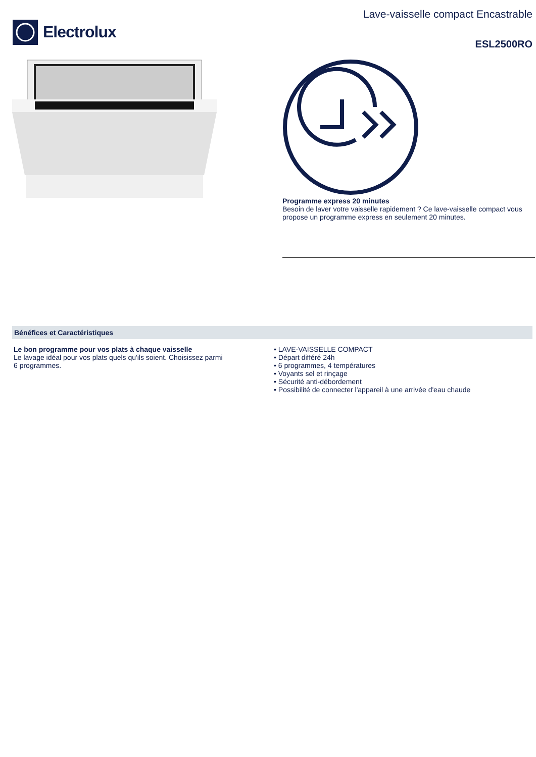Electrolux
Lave-vaisselle compact Encastrable
ESL2500RO
Programme express 20 minutes
Besoin de laver votre vaisselle rapidement ? Ce lave-vaisselle compact vous propose un programme express en seulement 20 minutes.
Bénéfices et Caractéristiques
Le bon programme pour vos plats à chaque vaisselle
Le lavage idéal pour vos plats quels qu'ils soient. Choisissez parmi
6 programmes.
• LAVE-VAISSELLE COMPACT
• Départ différé 24h
• 6 programmes, 4 températures
• Voyants sel et rinçage
• Sécurité anti-débordement
• Possibilité de connecter l'appareil à une arrivée d'eau chaude